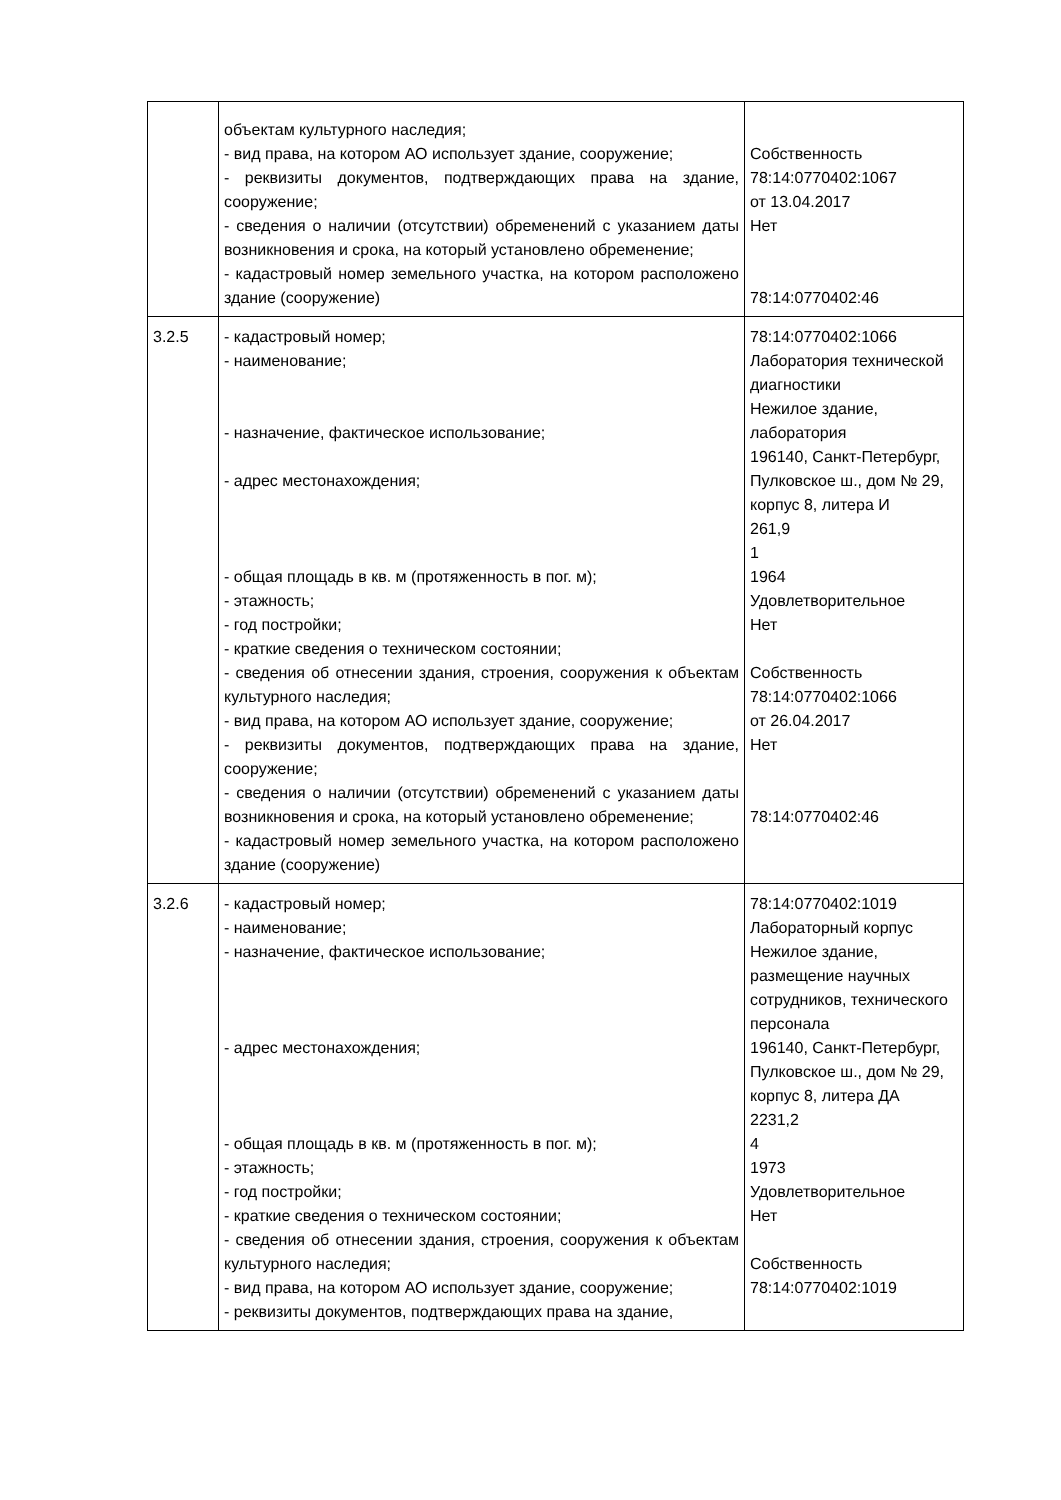| | объектам культурного наследия; - вид права, на котором АО использует здание, сооружение; - реквизиты документов, подтверждающих права на здание, сооружение; - сведения о наличии (отсутствии) обременений с указанием даты возникновения и срока, на который установлено обременение; - кадастровый номер земельного участка, на котором расположено здание (сооружение) | Собственность 78:14:0770402:1067 от 13.04.2017 Нет 78:14:0770402:46 |
| 3.2.5 | - кадастровый номер; - наименование; - назначение, фактическое использование; - адрес местонахождения; - общая площадь в кв. м (протяженность в пог. м); - этажность; - год постройки; - краткие сведения о техническом состоянии; - сведения об отнесении здания, строения, сооружения к объектам культурного наследия; - вид права, на котором АО использует здание, сооружение; - реквизиты документов, подтверждающих права на здание, сооружение; - сведения о наличии (отсутствии) обременений с указанием даты возникновения и срока, на который установлено обременение; - кадастровый номер земельного участка, на котором расположено здание (сооружение) | 78:14:0770402:1066 Лаборатория технической диагностики Нежилое здание, лаборатория 196140, Санкт-Петербург, Пулковское ш., дом № 29, корпус 8, литера И 261,9 1 1964 Удовлетворительное Нет Собственность 78:14:0770402:1066 от 26.04.2017 Нет 78:14:0770402:46 |
| 3.2.6 | - кадастровый номер; - наименование; - назначение, фактическое использование; - адрес местонахождения; - общая площадь в кв. м (протяженность в пог. м); - этажность; - год постройки; - краткие сведения о техническом состоянии; - сведения об отнесении здания, строения, сооружения к объектам культурного наследия; - вид права, на котором АО использует здание, сооружение; - реквизиты документов, подтверждающих права на здание, | 78:14:0770402:1019 Лабораторный корпус Нежилое здание, размещение научных сотрудников, технического персонала 196140, Санкт-Петербург, Пулковское ш., дом № 29, корпус 8, литера ДА 2231,2 4 1973 Удовлетворительное Нет Собственность 78:14:0770402:1019 |